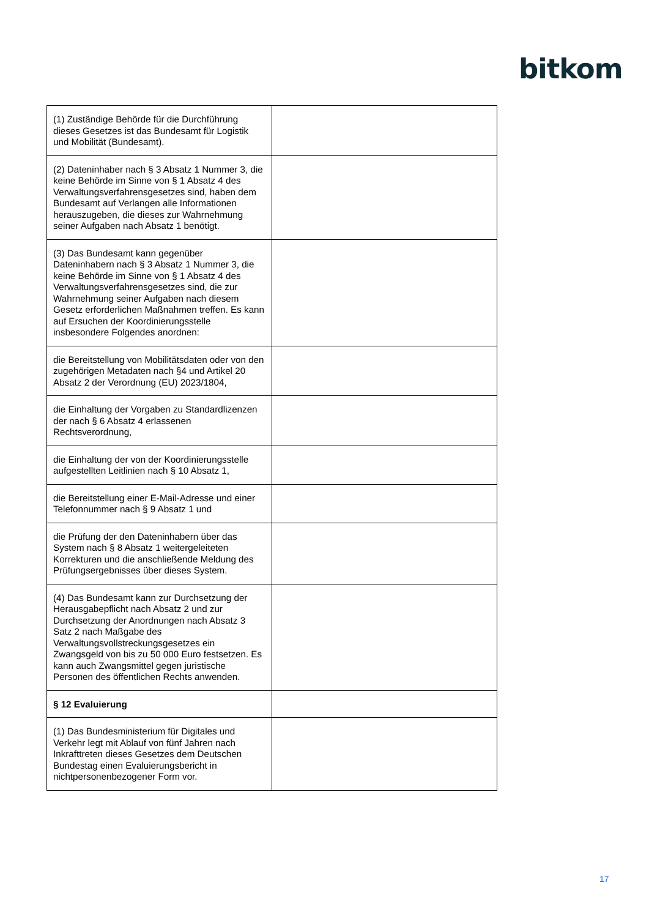bitkom
| (1) Zuständige Behörde für die Durchführung dieses Gesetzes ist das Bundesamt für Logistik und Mobilität (Bundesamt). | |
| (2) Dateninhaber nach § 3 Absatz 1 Nummer 3, die keine Behörde im Sinne von § 1 Absatz 4 des Verwaltungsverfahrensgesetzes sind, haben dem Bundesamt auf Verlangen alle Informationen herauszugeben, die dieses zur Wahrnehmung seiner Aufgaben nach Absatz 1 benötigt. | |
| (3) Das Bundesamt kann gegenüber Dateninhabern nach § 3 Absatz 1 Nummer 3, die keine Behörde im Sinne von § 1 Absatz 4 des Verwaltungsverfahrensgesetzes sind, die zur Wahrnehmung seiner Aufgaben nach diesem Gesetz erforderlichen Maßnahmen treffen. Es kann auf Ersuchen der Koordinierungsstelle insbesondere Folgendes anordnen: | |
| die Bereitstellung von Mobilitätsdaten oder von den zugehörigen Metadaten nach §4 und Artikel 20 Absatz 2 der Verordnung (EU) 2023/1804, | |
| die Einhaltung der Vorgaben zu Standardlizenzen der nach § 6 Absatz 4 erlassenen Rechtsverordnung, | |
| die Einhaltung der von der Koordinierungsstelle aufgestellten Leitlinien nach § 10 Absatz 1, | |
| die Bereitstellung einer E-Mail-Adresse und einer Telefonnummer nach § 9 Absatz 1 und | |
| die Prüfung der den Dateninhabern über das System nach § 8 Absatz 1 weitergeleiteten Korrekturen und die anschließende Meldung des Prüfungsergebnisses über dieses System. | |
| (4) Das Bundesamt kann zur Durchsetzung der Herausgabepflicht nach Absatz 2 und zur Durchsetzung der Anordnungen nach Absatz 3 Satz 2 nach Maßgabe des Verwaltungsvollstreckungsgesetzes ein Zwangsgeld von bis zu 50 000 Euro festsetzen. Es kann auch Zwangsmittel gegen juristische Personen des öffentlichen Rechts anwenden. | |
| § 12 Evaluierung | |
| (1) Das Bundesministerium für Digitales und Verkehr legt mit Ablauf von fünf Jahren nach Inkrafttreten dieses Gesetzes dem Deutschen Bundestag einen Evaluierungsbericht in nichtpersonenbezogener Form vor. | |
17